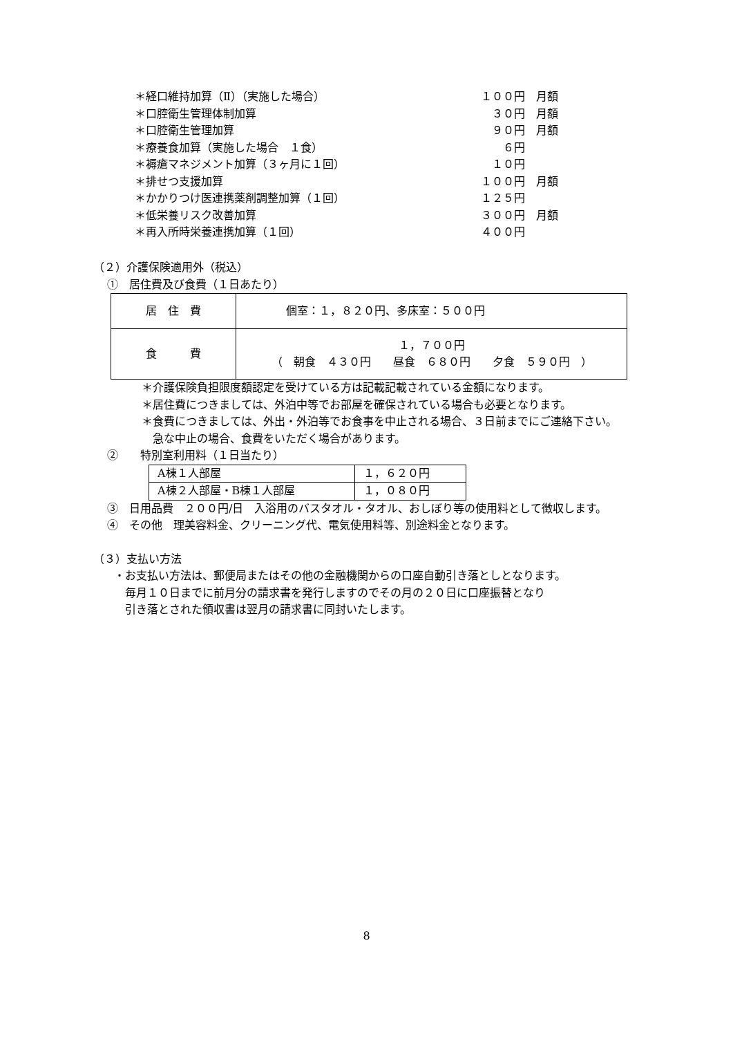＊経口維持加算（Ⅱ）（実施した場合） １００円 月額
＊口腔衛生管理体制加算 ３０円 月額
＊口腔衛生管理加算 ９０円 月額
＊療養食加算（実施した場合　１食） ６円
＊褥瘡マネジメント加算（３ヶ月に１回） １０円
＊排せつ支援加算 １００円 月額
＊かかりつけ医連携薬剤調整加算（１回） １２５円
＊低栄養リスク改善加算 ３００円 月額
＊再入所時栄養連携加算（１回） ４００円
（２）介護保険適用外（税込）
①　居住費及び食費（１日あたり）
| 居 住 費 | 個室：１，８２０円、多床室：５００円 |
| 食 費 | １，７００円 （ 朝食 ４３０円 昼食 ６８０円 夕食 ５９０円 ） |
＊介護保険負担限度額認定を受けている方は記載記載されている金額になります。
＊居住費につきましては、外泊中等でお部屋を確保されている場合も必要となります。
＊食費につきましては、外出・外泊等でお食事を中止される場合、３日前までにご連絡下さい。
　急な中止の場合、食費をいただく場合があります。
②　　特別室利用料（１日当たり）
| A棟１人部屋 | １，６２０円 |
| A棟２人部屋・B棟１人部屋 | １，０８０円 |
③　日用品費　２００円/日　入浴用のバスタオル・タオル、おしぼり等の使用料として徴収します。
④　その他　理美容料金、クリーニング代、電気使用料等、別途料金となります。
（３）支払い方法
・お支払い方法は、郵便局またはその他の金融機関からの口座自動引き落としとなります。
　毎月１０日までに前月分の請求書を発行しますのでその月の２０日に口座振替となり
　引き落とされた領収書は翌月の請求書に同封いたします。
8